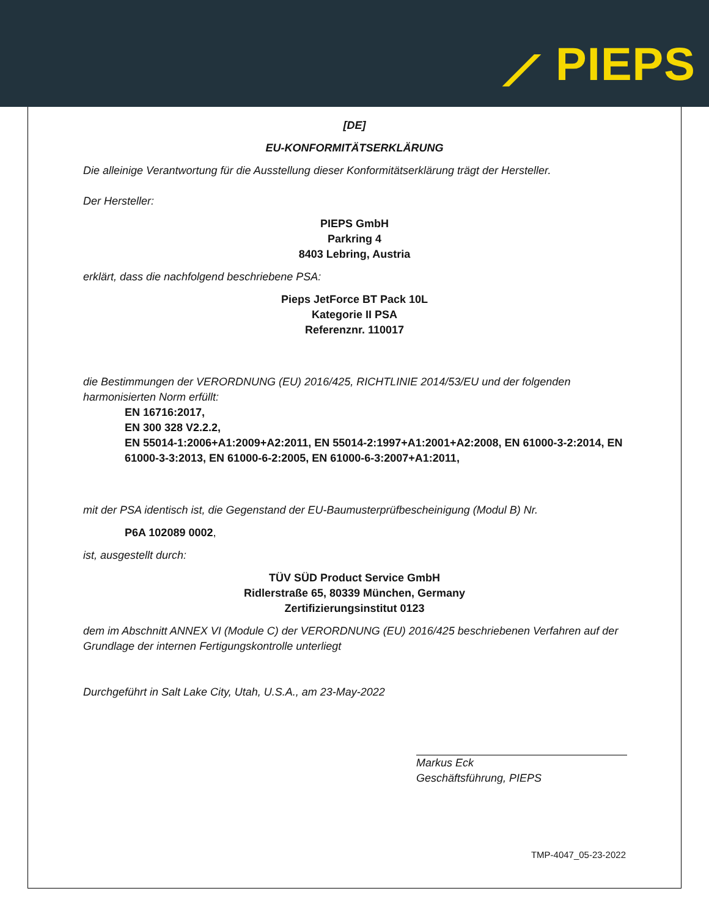⟋ PIEPS
[DE]
EU-KONFORMITÄTSERKLÄRUNG
Die alleinige Verantwortung für die Ausstellung dieser Konformitätserklärung trägt der Hersteller.
Der Hersteller:
PIEPS GmbH
Parkring 4
8403 Lebring, Austria
erklärt, dass die nachfolgend beschriebene PSA:
Pieps JetForce BT Pack 10L
Kategorie II PSA
Referenznr. 110017
die Bestimmungen der VERORDNUNG (EU) 2016/425, RICHTLINIE 2014/53/EU und der folgenden harmonisierten Norm erfüllt:
EN 16716:2017,
EN 300 328 V2.2.2,
EN 55014-1:2006+A1:2009+A2:2011, EN 55014-2:1997+A1:2001+A2:2008, EN 61000-3-2:2014, EN 61000-3-3:2013, EN 61000-6-2:2005, EN 61000-6-3:2007+A1:2011,
mit der PSA identisch ist, die Gegenstand der EU-Baumusterprüfbescheinigung (Modul B) Nr.
P6A 102089 0002,
ist, ausgestellt durch:
TÜV SÜD Product Service GmbH
Ridlerstraße 65, 80339 München, Germany
Zertifizierungsinstitut 0123
dem im Abschnitt ANNEX VI (Module C) der VERORDNUNG (EU) 2016/425 beschriebenen Verfahren auf der Grundlage der internen Fertigungskontrolle unterliegt
Durchgeführt in Salt Lake City, Utah, U.S.A., am 23-May-2022
Markus Eck
Geschäftsführung, PIEPS
TMP-4047_05-23-2022